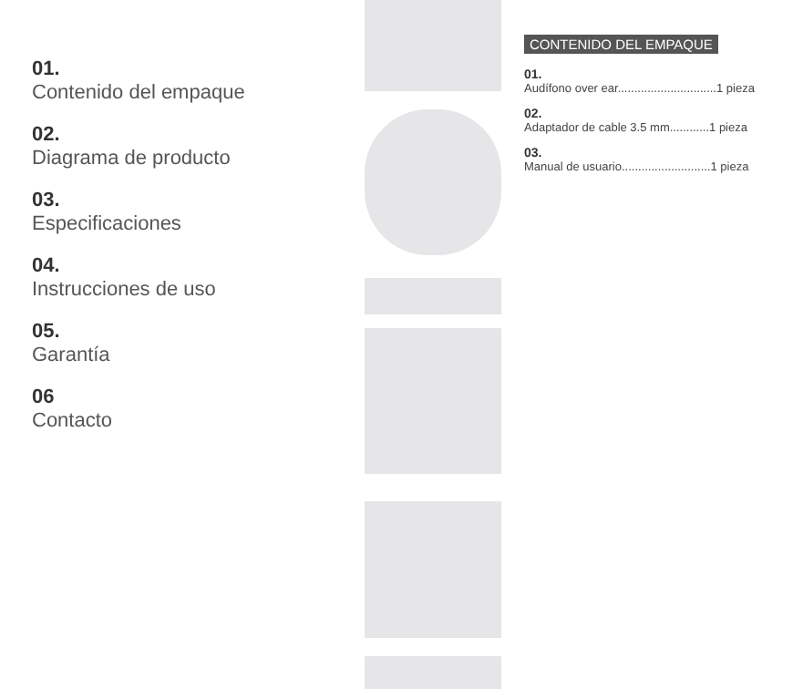01.
Contenido del empaque
02.
Diagrama de producto
03.
Especificaciones
04.
Instrucciones de uso
05.
Garantía
06
Contacto
CONTENIDO DEL EMPAQUE
01.
Audífono over ear..............................1 pieza
02.
Adaptador de cable 3.5 mm............1 pieza
03.
Manual de usuario...........................1 pieza